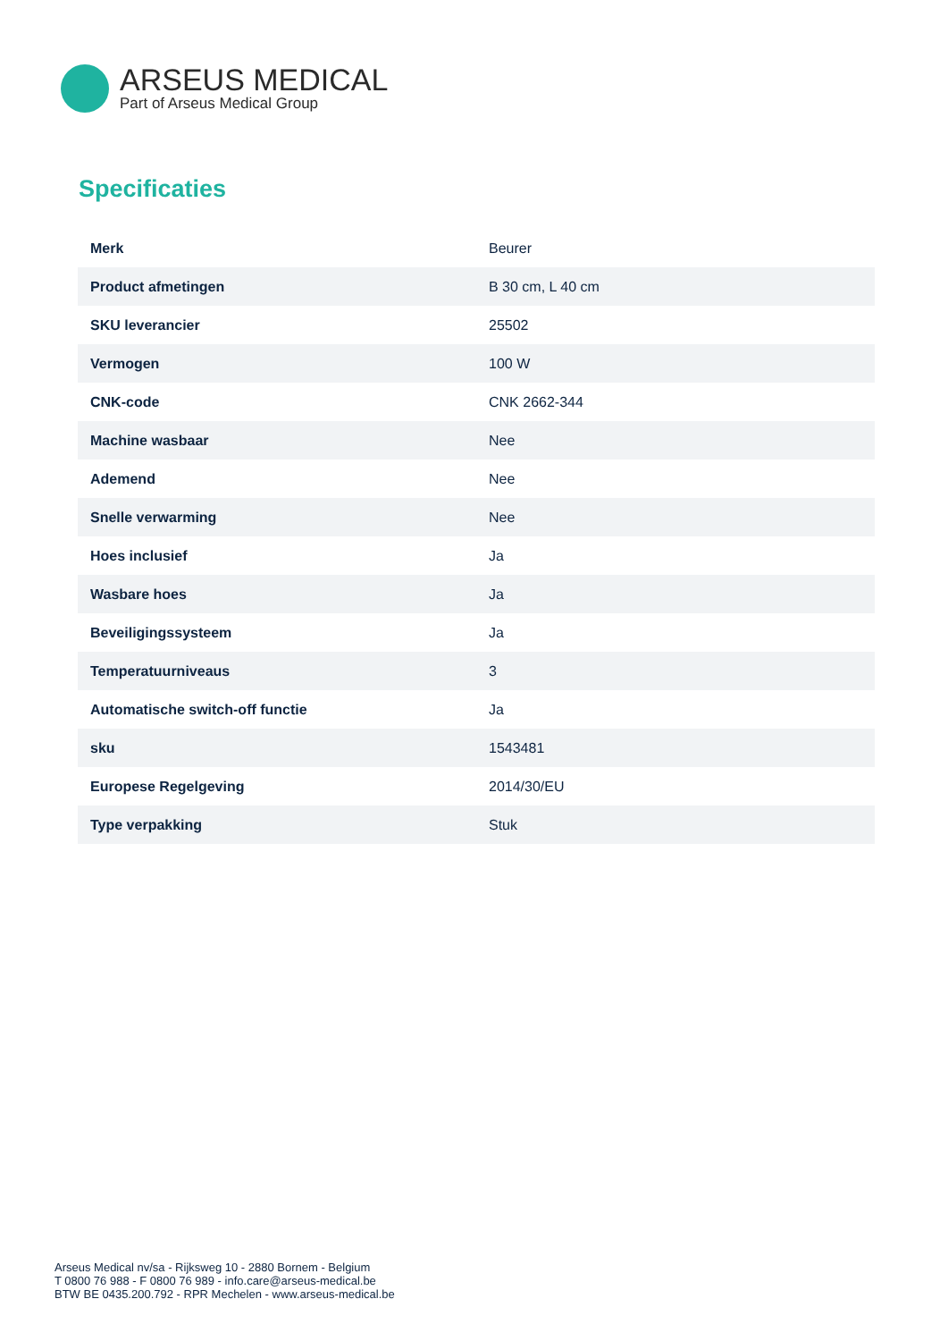ARSEUS MEDICAL
Part of Arseus Medical Group
Specificaties
| Merk | Beurer |
| Product afmetingen | B 30 cm, L 40 cm |
| SKU leverancier | 25502 |
| Vermogen | 100 W |
| CNK-code | CNK 2662-344 |
| Machine wasbaar | Nee |
| Ademend | Nee |
| Snelle verwarming | Nee |
| Hoes inclusief | Ja |
| Wasbare hoes | Ja |
| Beveiligingssysteem | Ja |
| Temperatuurniveaus | 3 |
| Automatische switch-off functie | Ja |
| sku | 1543481 |
| Europese Regelgeving | 2014/30/EU |
| Type verpakking | Stuk |
Arseus Medical nv/sa - Rijksweg 10 - 2880 Bornem - Belgium
T 0800 76 988 - F 0800 76 989 - info.care@arseus-medical.be
BTW BE 0435.200.792 - RPR Mechelen - www.arseus-medical.be